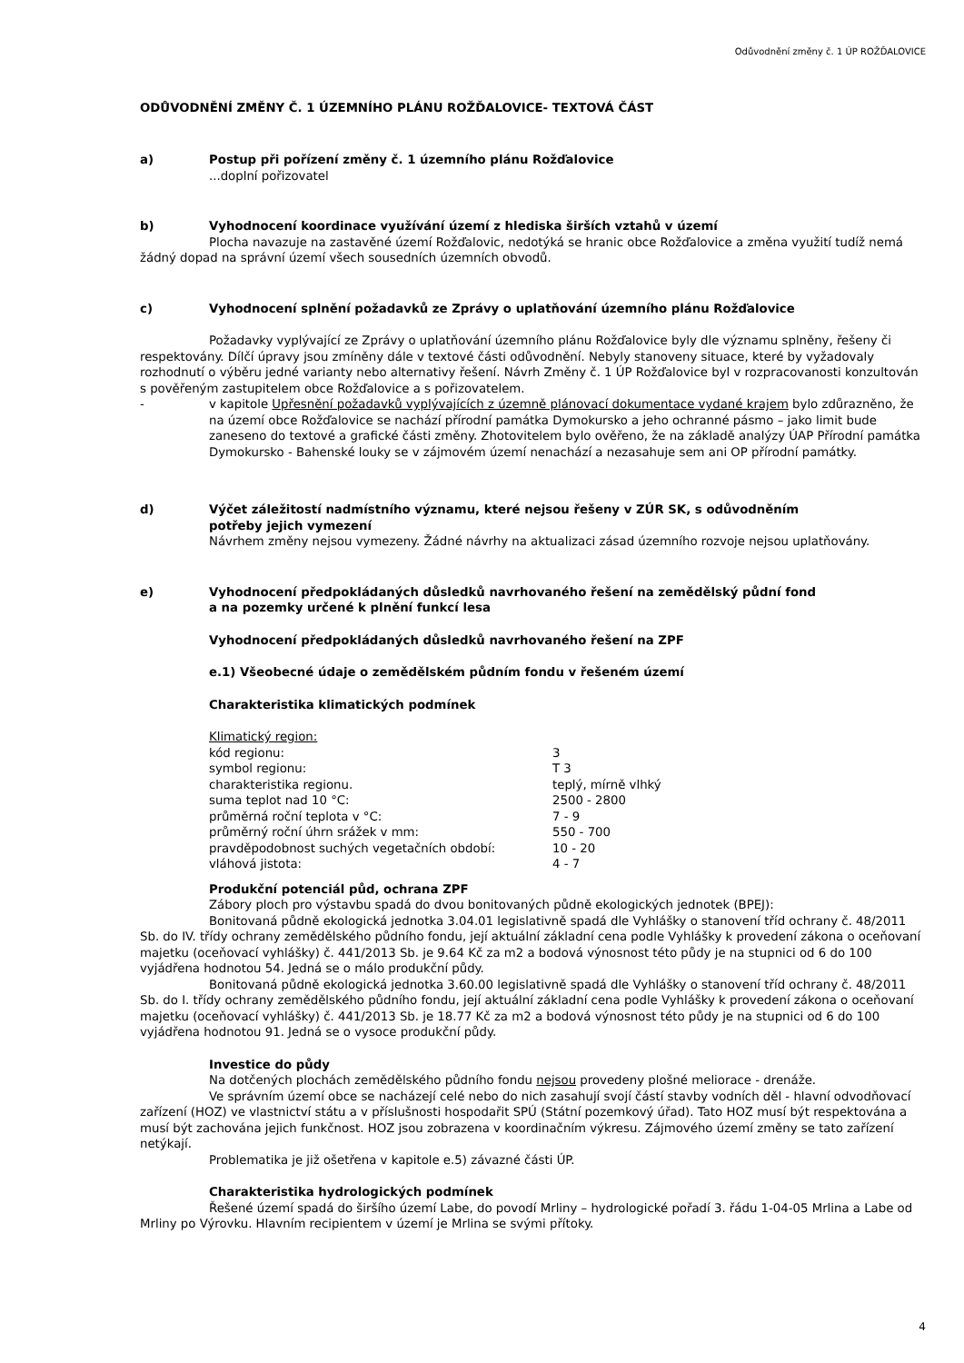Odůvodnění změny č. 1 ÚP ROŽĎALOVICE
ODŮVODNĚNÍ ZMĚNY Č. 1 ÚZEMNÍHO PLÁNU ROŽĎALOVICE- TEXTOVÁ ČÁST
a) Postup při pořízení změny č. 1 územního plánu Rožďalovice
...doplní pořizovatel
b) Vyhodnocení koordinace využívání území z hlediska širších vztahů v území
Plocha navazuje na zastavěné území Rožďalovic, nedotýká se hranic obce Rožďalovice a změna využití tudíž nemá žádný dopad na správní území všech sousedních územních obvodů.
c) Vyhodnocení splnění požadavků ze Zprávy o uplatňování územního plánu Rožďalovice
Požadavky vyplývající ze Zprávy o uplatňování územního plánu Rožďalovice byly dle významu splněny, řešeny či respektovány. Dílčí úpravy jsou zmíněny dále v textové části odůvodnění. Nebyly stanoveny situace, které by vyžadovaly rozhodnutí o výběru jedné varianty nebo alternativy řešení. Návrh Změny č. 1 ÚP Rožďalovice byl v rozpracovanosti konzultován s pověřeným zastupitelem obce Rožďalovice a s pořizovatelem.
- v kapitole Upřesnění požadavků vyplývajících z územně plánovací dokumentace vydané krajem bylo zdůrazněno, že na území obce Rožďalovice se nachází přírodní památka Dymokursko a jeho ochranné pásmo – jako limit bude zaneseno do textové a grafické části změny. Zhotovitelem bylo ověřeno, že na základě analýzy ÚAP Přírodní památka Dymokursko - Bahenské louky se v zájmovém území nenachází a nezasahuje sem ani OP přírodní památky.
d) Výčet záležitostí nadmístního významu, které nejsou řešeny v ZÚR SK, s odůvodněním
potřeby jejich vymezení
Návrhem změny nejsou vymezeny. Žádné návrhy na aktualizaci zásad územního rozvoje nejsou uplatňovány.
e) Vyhodnocení předpokládaných důsledků navrhovaného řešení na zemědělský půdní fond
a na pozemky určené k plnění funkcí lesa
Vyhodnocení předpokládaných důsledků navrhovaného řešení na ZPF
e.1) Všeobecné údaje o zemědělském půdním fondu v řešeném území
Charakteristika klimatických podmínek
Klimatický region:
| kód regionu: | 3 |
| symbol regionu: | T 3 |
| charakteristika regionu. | teplý, mírně vlhký |
| suma teplot nad 10 °C: | 2500 - 2800 |
| průměrná roční teplota v °C: | 7 - 9 |
| průměrný roční úhrn srážek v mm: | 550 - 700 |
| pravděpodobnost suchých vegetačních období: | 10 - 20 |
| vláhová jistota: | 4 - 7 |
Produkční potenciál půd, ochrana ZPF
Zábory ploch pro výstavbu spadá do dvou bonitovaných půdně ekologických jednotek (BPEJ):
Bonitovaná půdně ekologická jednotka 3.04.01 legislativně spadá dle Vyhlášky o stanovení tříd ochrany č. 48/2011 Sb. do IV. třídy ochrany zemědělského půdního fondu, její aktuální základní cena podle Vyhlášky k provedení zákona o oceňovaní majetku (oceňovací vyhlášky) č. 441/2013 Sb. je 9.64 Kč za m2 a bodová výnosnost této půdy je na stupnici od 6 do 100 vyjádřena hodnotou 54. Jedná se o málo produkční půdy.
Bonitovaná půdně ekologická jednotka 3.60.00 legislativně spadá dle Vyhlášky o stanovení tříd ochrany č. 48/2011 Sb. do I. třídy ochrany zemědělského půdního fondu, její aktuální základní cena podle Vyhlášky k provedení zákona o oceňovaní majetku (oceňovací vyhlášky) č. 441/2013 Sb. je 18.77 Kč za m2 a bodová výnosnost této půdy je na stupnici od 6 do 100 vyjádřena hodnotou 91. Jedná se o vysoce produkční půdy.
Investice do půdy
Na dotčených plochách zemědělského půdního fondu nejsou provedeny plošné meliorace - drenáže.
Ve správním území obce se nacházejí celé nebo do nich zasahují svojí částí stavby vodních děl - hlavní odvodňovací zařízení (HOZ) ve vlastnictví státu a v příslušnosti hospodařit SPÚ (Státní pozemkový úřad). Tato HOZ musí být respektována a musí být zachována jejich funkčnost. HOZ jsou zobrazena v koordinačním výkresu. Zájmového území změny se tato zařízení netýkají.
Problematika je již ošetřena v kapitole e.5) závazné části ÚP.
Charakteristika hydrologických podmínek
Řešené území spadá do širšího území Labe, do povodí Mrliny – hydrologické pořadí 3. řádu 1-04-05 Mrlina a Labe od Mrliny po Výrovku. Hlavním recipientem v území je Mrlina se svými přítoky.
4